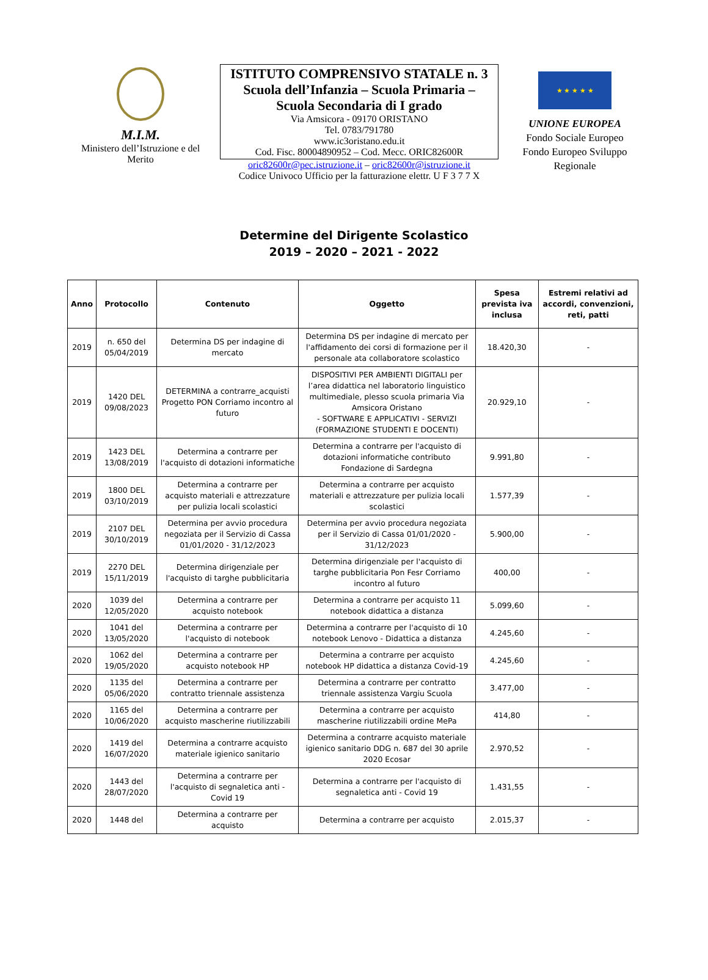M.I.M.
Ministero dell’Istruzione e del Merito
ISTITUTO COMPRENSIVO STATALE n. 3
Scuola dell’Infanzia – Scuola Primaria –
Scuola Secondaria di I grado
Via Amsicora - 09170 ORISTANO
Tel. 0783/791780
www.ic3oristano.edu.it
Cod. Fisc. 80004890952 – Cod. Mecc. ORIC82600R
oric82600r@pec.istruzione.it – oric82600r@istruzione.it
Codice Univoco Ufficio per la fatturazione elettr. U F 3 7 7 X
★ ★ ★ ★ ★
UNIONE EUROPEA
Fondo Sociale Europeo
Fondo Europeo Sviluppo Regionale
Determine del Dirigente Scolastico
2019 – 2020 – 2021 - 2022
| Anno | Protocollo | Contenuto | Oggetto | Spesa prevista iva inclusa | Estremi relativi ad accordi, convenzioni, reti, patti |
| --- | --- | --- | --- | --- | --- |
| 2019 | n. 650 del 05/04/2019 | Determina DS per indagine di mercato | Determina DS per indagine di mercato per l'affidamento dei corsi di formazione per il personale ata collaboratore scolastico | 18.420,30 | - |
| 2019 | 1420 DEL 09/08/2023 | DETERMINA a contrarre_acquisti Progetto PON Corriamo incontro al futuro | DISPOSITIVI PER AMBIENTI DIGITALI per l’area didattica nel laboratorio linguistico multimediale, plesso scuola primaria Via Amsicora Oristano - SOFTWARE E APPLICATIVI - SERVIZI (FORMAZIONE STUDENTI E DOCENTI) | 20.929,10 | - |
| 2019 | 1423 DEL 13/08/2019 | Determina a contrarre per l'acquisto di dotazioni informatiche | Determina a contrarre per l'acquisto di dotazioni informatiche contributo Fondazione di Sardegna | 9.991,80 | - |
| 2019 | 1800 DEL 03/10/2019 | Determina a contrarre per acquisto materiali e attrezzature per pulizia locali scolastici | Determina a contrarre per acquisto materiali e attrezzature per pulizia locali scolastici | 1.577,39 | - |
| 2019 | 2107 DEL 30/10/2019 | Determina per avvio procedura negoziata per il Servizio di Cassa 01/01/2020 - 31/12/2023 | Determina per avvio procedura negoziata per il Servizio di Cassa 01/01/2020 - 31/12/2023 | 5.900,00 | - |
| 2019 | 2270 DEL 15/11/2019 | Determina dirigenziale per l'acquisto di targhe pubblicitaria | Determina dirigenziale per l'acquisto di targhe pubblicitaria Pon Fesr Corriamo incontro al futuro | 400,00 | - |
| 2020 | 1039 del 12/05/2020 | Determina a contrarre per acquisto notebook | Determina a contrarre per acquisto 11 notebook didattica a distanza | 5.099,60 | - |
| 2020 | 1041 del 13/05/2020 | Determina a contrarre per l'acquisto di notebook | Determina a contrarre per l'acquisto di 10 notebook Lenovo - Didattica a distanza | 4.245,60 | - |
| 2020 | 1062 del 19/05/2020 | Determina a contrarre per acquisto notebook HP | Determina a contrarre per acquisto notebook HP didattica a distanza Covid-19 | 4.245,60 | - |
| 2020 | 1135 del 05/06/2020 | Determina a contrarre per contratto triennale assistenza | Determina a contrarre per contratto triennale assistenza Vargiu Scuola | 3.477,00 | - |
| 2020 | 1165 del 10/06/2020 | Determina a contrarre per acquisto mascherine riutilizzabili | Determina a contrarre per acquisto mascherine riutilizzabili ordine MePa | 414,80 | - |
| 2020 | 1419 del 16/07/2020 | Determina a contrarre acquisto materiale igienico sanitario | Determina a contrarre acquisto materiale igienico sanitario DDG n. 687 del 30 aprile 2020 Ecosar | 2.970,52 | - |
| 2020 | 1443 del 28/07/2020 | Determina a contrarre per l'acquisto di segnaletica anti - Covid 19 | Determina a contrarre per l'acquisto di segnaletica anti - Covid 19 | 1.431,55 | - |
| 2020 | 1448 del | Determina a contrarre per acquisto | Determina a contrarre per acquisto | 2.015,37 | - |